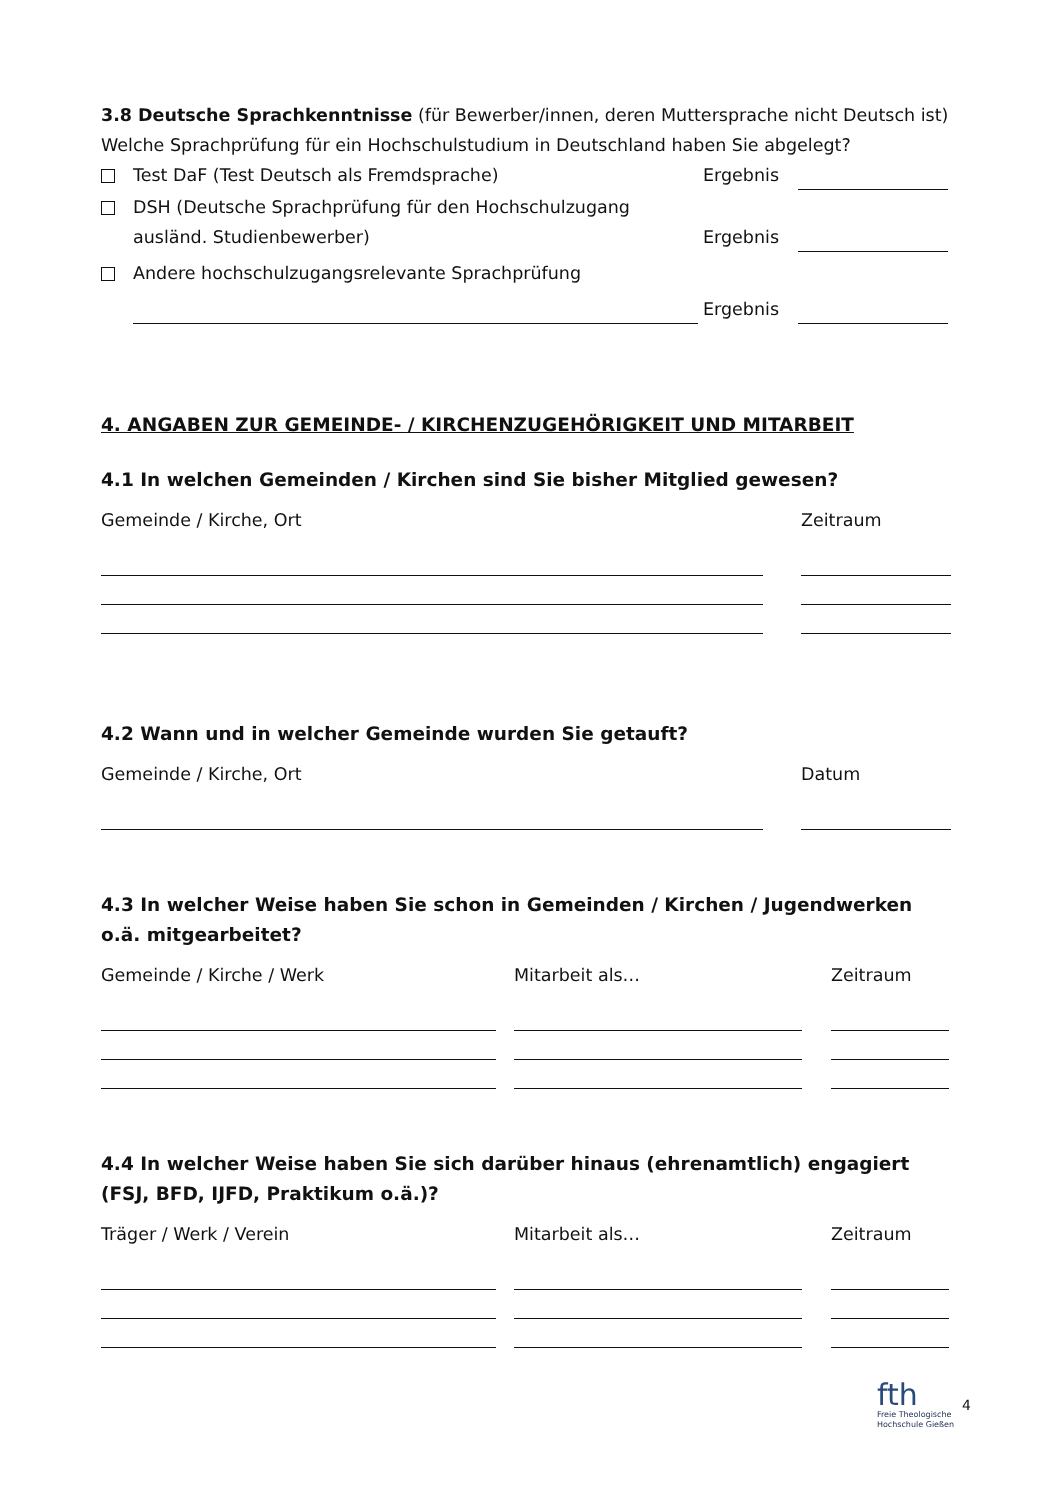3.8 Deutsche Sprachkenntnisse (für Bewerber/innen, deren Muttersprache nicht Deutsch ist)
Welche Sprachprüfung für ein Hochschulstudium in Deutschland haben Sie abgelegt?
Test DaF (Test Deutsch als Fremdsprache) Ergebnis
DSH (Deutsche Sprachprüfung für den Hochschulzugang
ausländ. Studienbewerber) Ergebnis
Andere hochschulzugangsrelevante Sprachprüfung
Ergebnis
4. ANGABEN ZUR GEMEINDE- / KIRCHENZUGEHÖRIGKEIT UND MITARBEIT
4.1 In welchen Gemeinden / Kirchen sind Sie bisher Mitglied gewesen?
Gemeinde / Kirche, Ort Zeitraum
4.2 Wann und in welcher Gemeinde wurden Sie getauft?
Gemeinde / Kirche, Ort Datum
4.3 In welcher Weise haben Sie schon in Gemeinden / Kirchen / Jugendwerken o.ä. mitgearbeitet?
Gemeinde / Kirche / Werk Mitarbeit als… Zeitraum
4.4 In welcher Weise haben Sie sich darüber hinaus (ehrenamtlich) engagiert (FSJ, BFD, IJFD, Praktikum o.ä.)?
Träger / Werk / Verein Mitarbeit als… Zeitraum
fth
Freie Theologische
Hochschule Gießen
4